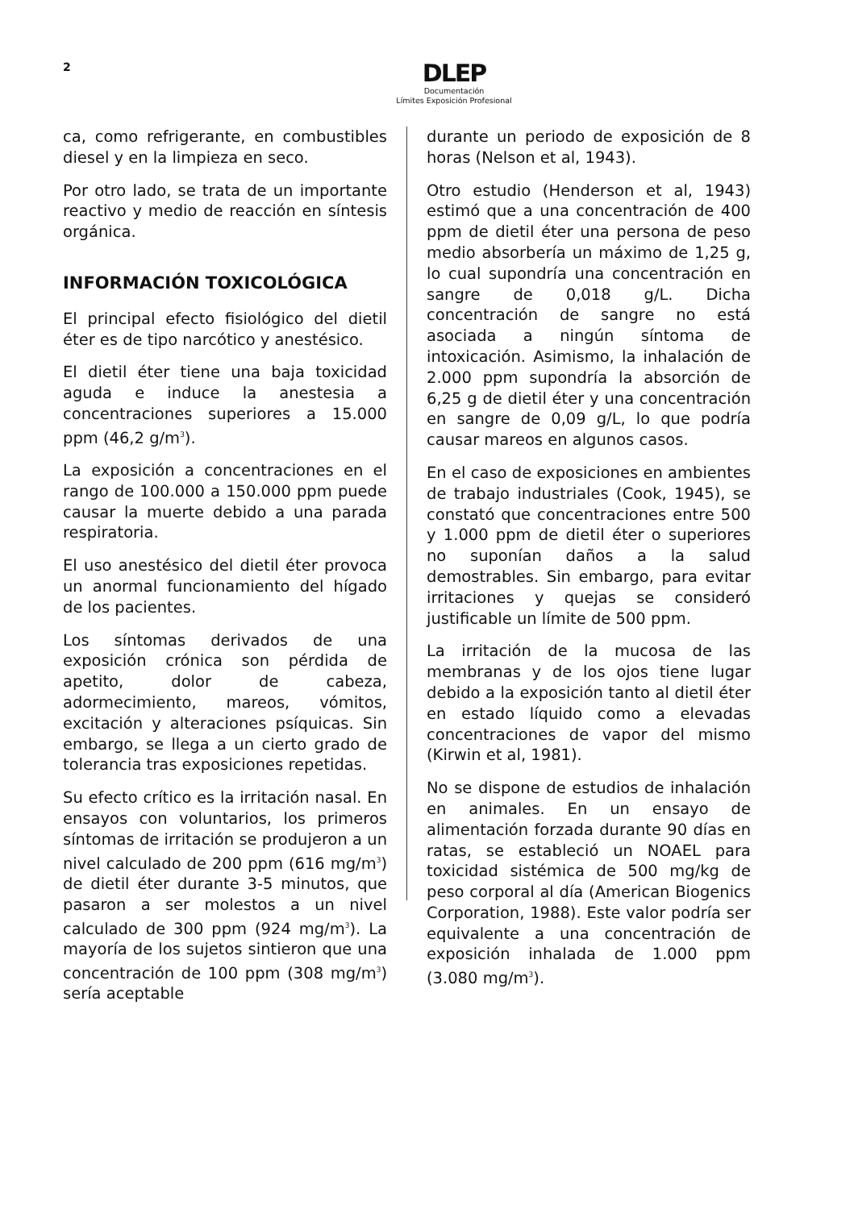2
DLEP
Documentación
Límites Exposición Profesional
ca, como refrigerante, en combustibles diesel y en la limpieza en seco.
Por otro lado, se trata de un importante reactivo y medio de reacción en síntesis orgánica.
INFORMACIÓN TOXICOLÓGICA
El principal efecto fisiológico del dietil éter es de tipo narcótico y anestésico.
El dietil éter tiene una baja toxicidad aguda e induce la anestesia a concentraciones superiores a 15.000 ppm (46,2 g/m<sup>3</sup>).
La exposición a concentraciones en el rango de 100.000 a 150.000 ppm puede causar la muerte debido a una parada respiratoria.
El uso anestésico del dietil éter provoca un anormal funcionamiento del hígado de los pacientes.
Los síntomas derivados de una exposición crónica son pérdida de apetito, dolor de cabeza, adormecimiento, mareos, vómitos, excitación y alteraciones psíquicas. Sin embargo, se llega a un cierto grado de tolerancia tras exposiciones repetidas.
Su efecto crítico es la irritación nasal. En ensayos con voluntarios, los primeros síntomas de irritación se produjeron a un nivel calculado de 200 ppm (616 mg/m<sup>3</sup>) de dietil éter durante 3-5 minutos, que pasaron a ser molestos a un nivel calculado de 300 ppm (924 mg/m<sup>3</sup>). La mayoría de los sujetos sintieron que una concentración de 100 ppm (308 mg/m<sup>3</sup>) sería aceptable
durante un periodo de exposición de 8 horas (Nelson et al, 1943).
Otro estudio (Henderson et al, 1943) estimó que a una concentración de 400 ppm de dietil éter una persona de peso medio absorbería un máximo de 1,25 g, lo cual supondría una concentración en sangre de 0,018 g/L. Dicha concentración de sangre no está asociada a ningún síntoma de intoxicación. Asimismo, la inhalación de 2.000 ppm supondría la absorción de 6,25 g de dietil éter y una concentración en sangre de 0,09 g/L, lo que podría causar mareos en algunos casos.
En el caso de exposiciones en ambientes de trabajo industriales (Cook, 1945), se constató que concentraciones entre 500 y 1.000 ppm de dietil éter o superiores no suponían daños a la salud demostrables. Sin embargo, para evitar irritaciones y quejas se consideró justificable un límite de 500 ppm.
La irritación de la mucosa de las membranas y de los ojos tiene lugar debido a la exposición tanto al dietil éter en estado líquido como a elevadas concentraciones de vapor del mismo (Kirwin et al, 1981).
No se dispone de estudios de inhalación en animales. En un ensayo de alimentación forzada durante 90 días en ratas, se estableció un NOAEL para toxicidad sistémica de 500 mg/kg de peso corporal al día (American Biogenics Corporation, 1988). Este valor podría ser equivalente a una concentración de exposición inhalada de 1.000 ppm (3.080 mg/m<sup>3</sup>).